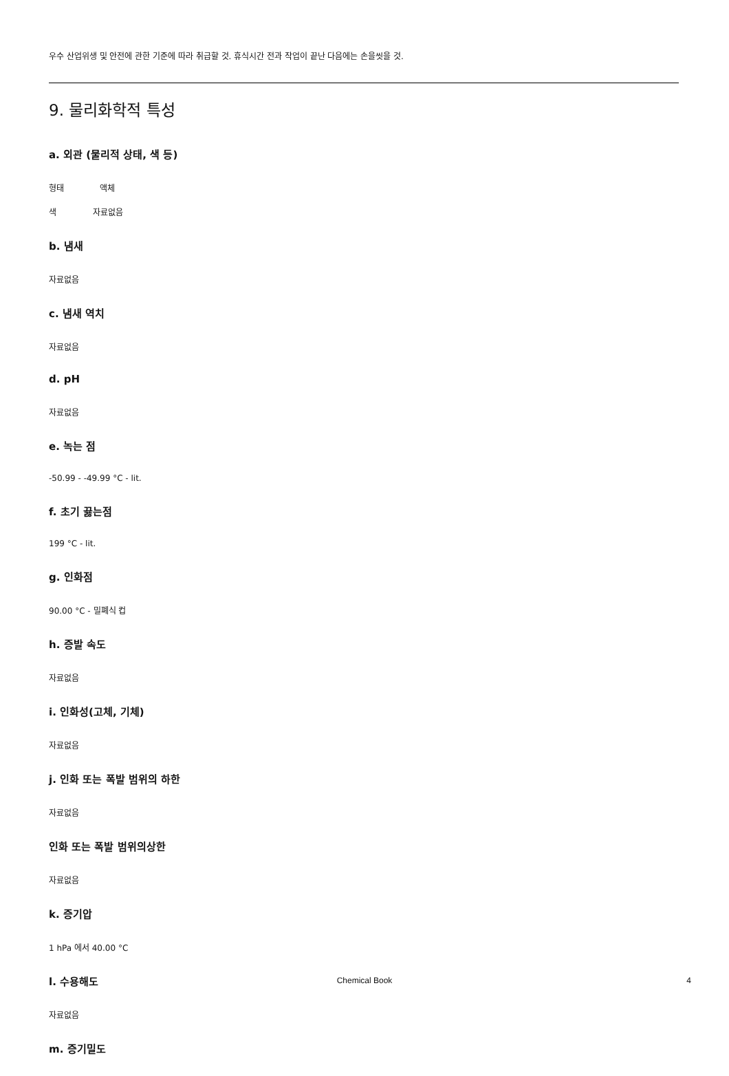우수 산업위생 및 안전에 관한 기준에 따라 취급할 것. 휴식시간 전과 작업이 끝난 다음에는 손을씻을 것.
9. 물리화학적 특성
a. 외관 (물리적 상태, 색 등)
형태 액체
색 자료없음
b. 냄새
자료없음
c. 냄새 역치
자료없음
d. pH
자료없음
e. 녹는 점
-50.99 - -49.99 °C - lit.
f. 초기 끓는점
199 °C - lit.
g. 인화점
90.00 °C - 밀폐식 컵
h. 증발 속도
자료없음
i. 인화성(고체, 기체)
자료없음
j. 인화 또는 폭발 범위의 하한
자료없음
인화 또는 폭발 범위의상한
자료없음
k. 증기압
1 hPa 에서 40.00 °C
l. 수용해도
자료없음
m. 증기밀도
Chemical Book
4